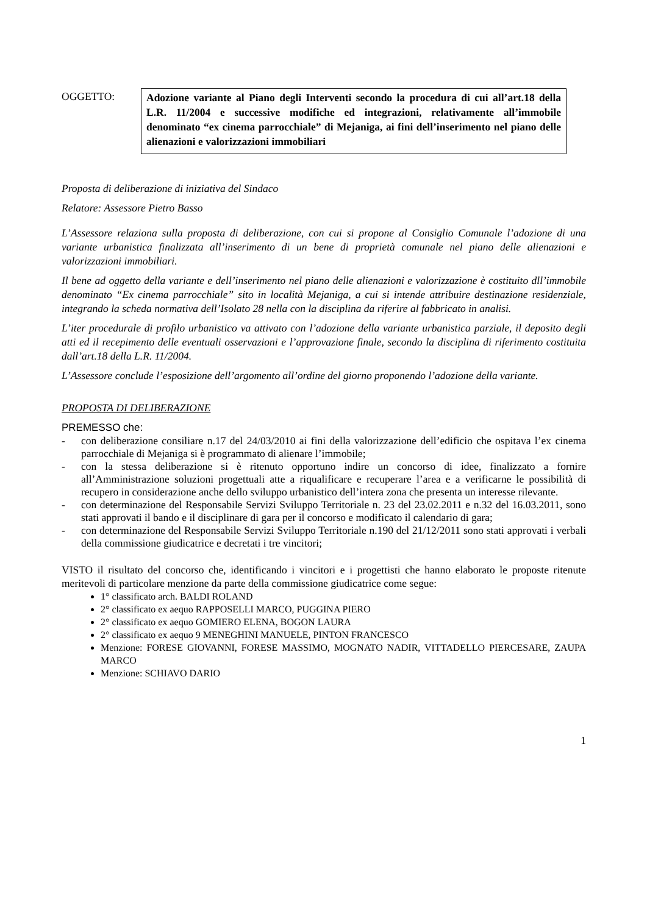OGGETTO:
Adozione variante al Piano degli Interventi secondo la procedura di cui all’art.18 della L.R. 11/2004 e successive modifiche ed integrazioni, relativamente all’immobile denominato “ex cinema parrocchiale” di Mejaniga, ai fini dell’inserimento nel piano delle alienazioni e valorizzazioni immobiliari
Proposta di deliberazione di iniziativa del Sindaco
Relatore: Assessore Pietro Basso
L’Assessore relaziona sulla proposta di deliberazione, con cui si propone al Consiglio Comunale l’adozione di una variante urbanistica finalizzata all’inserimento di un bene di proprietà comunale nel piano delle alienazioni e valorizzazioni immobiliari.
Il bene ad oggetto della variante e dell’inserimento nel piano delle alienazioni e valorizzazione è costituito dll’immobile denominato “Ex cinema parrocchiale” sito in località Mejaniga, a cui si intende attribuire destinazione residenziale, integrando la scheda normativa dell’Isolato 28 nella con la disciplina da riferire al fabbricato in analisi.
L’iter procedurale di profilo urbanistico va attivato con l’adozione della variante urbanistica parziale, il deposito degli atti ed il recepimento delle eventuali osservazioni e l’approvazione finale, secondo la disciplina di riferimento costituita dall’art.18 della L.R. 11/2004.
L’Assessore conclude l’esposizione dell’argomento all’ordine del giorno proponendo l’adozione della variante.
PROPOSTA DI DELIBERAZIONE
PREMESSO che:
- con deliberazione consiliare n.17 del 24/03/2010 ai fini della valorizzazione dell’edificio che ospitava l’ex cinema parrocchiale di Mejaniga si è programmato di alienare l’immobile;
- con la stessa deliberazione si è ritenuto opportuno indire un concorso di idee, finalizzato a fornire all’Amministrazione soluzioni progettuali atte a riqualificare e recuperare l’area e a verificarne le possibilità di recupero in considerazione anche dello sviluppo urbanistico dell’intera zona che presenta un interesse rilevante.
- con determinazione del Responsabile Servizi Sviluppo Territoriale n. 23 del 23.02.2011 e n.32 del 16.03.2011, sono stati approvati il bando e il disciplinare di gara per il concorso e modificato il calendario di gara;
- con determinazione del Responsabile Servizi Sviluppo Territoriale n.190 del 21/12/2011 sono stati approvati i verbali della commissione giudicatrice e decretati i tre vincitori;
VISTO il risultato del concorso che, identificando i vincitori e i progettisti che hanno elaborato le proposte ritenute meritevoli di particolare menzione da parte della commissione giudicatrice come segue:
1° classificato arch. BALDI ROLAND
2° classificato ex aequo RAPPOSELLI MARCO, PUGGINA PIERO
2° classificato ex aequo GOMIERO ELENA, BOGON LAURA
2° classificato ex aequo 9 MENEGHINI MANUELE, PINTON FRANCESCO
Menzione: FORESE GIOVANNI, FORESE MASSIMO, MOGNATO NADIR, VITTADELLO PIERCESARE, ZAUPA MARCO
Menzione: SCHIAVO DARIO
1